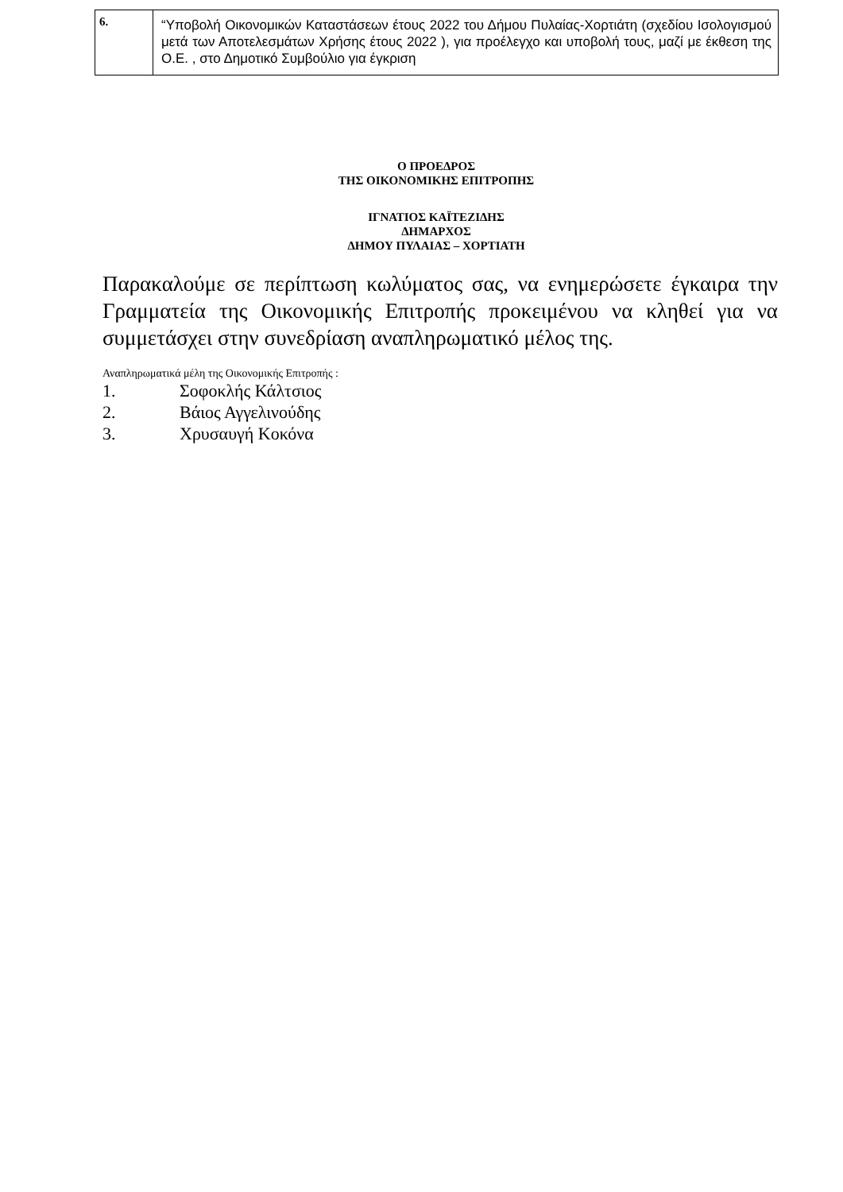| 6. | “Υποβολή Οικονομικών Καταστάσεων έτους 2022 του Δήμου Πυλαίας-Χορτιάτη (σχεδίου Ισολογισμού μετά των Αποτελεσμάτων Χρήσης έτους 2022 ), για προέλεγχο και υποβολή τους, μαζί με έκθεση της Ο.Ε. , στο Δημοτικό Συμβούλιο για έγκριση |
Ο ΠΡΟΕΔΡΟΣ
ΤΗΣ ΟΙΚΟΝΟΜΙΚΗΣ ΕΠΙΤΡΟΠΗΣ
ΙΓΝΑΤΙΟΣ ΚΑΪΤΕΖΙΔΗΣ
ΔΗΜΑΡΧΟΣ
ΔΗΜΟΥ ΠΥΛΑΙΑΣ – ΧΟΡΤΙΑΤΗ
Παρακαλούμε σε περίπτωση κωλύματος σας, να ενημερώσετε έγκαιρα την Γραμματεία της Οικονομικής Επιτροπής προκειμένου να κληθεί για να συμμετάσχει στην συνεδρίαση αναπληρωματικό μέλος της.
Αναπληρωματικά μέλη της Οικονομικής Επιτροπής :
1. Σοφοκλής Κάλτσιος
2. Βάιος Αγγελινούδης
3. Χρυσαυγή Κοκόνα